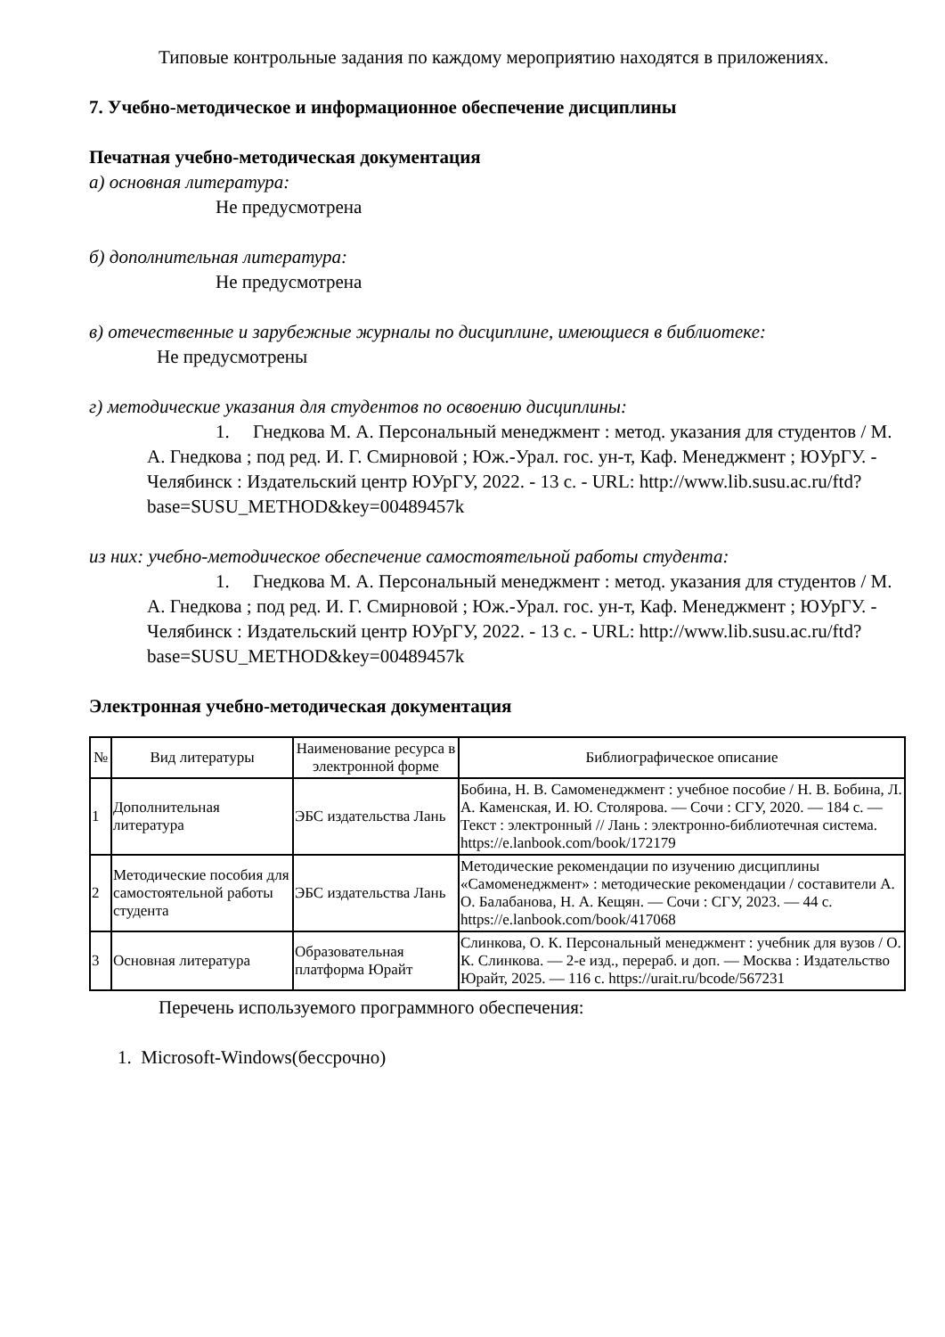Типовые контрольные задания по каждому мероприятию находятся в приложениях.
7. Учебно-методическое и информационное обеспечение дисциплины
Печатная учебно-методическая документация
а) основная литература:
Не предусмотрена
б) дополнительная литература:
Не предусмотрена
в) отечественные и зарубежные журналы по дисциплине, имеющиеся в библиотеке:
Не предусмотрены
г) методические указания для студентов по освоению дисциплины:
1. Гнедкова М. А. Персональный менеджмент : метод. указания для студентов / М. А. Гнедкова ; под ред. И. Г. Смирновой ; Юж.-Урал. гос. ун-т, Каф. Менеджмент ; ЮУрГУ. - Челябинск : Издательский центр ЮУрГУ, 2022. - 13 с. - URL: http://www.lib.susu.ac.ru/ftd?base=SUSU_METHOD&key=00489457k
из них: учебно-методическое обеспечение самостоятельной работы студента:
1. Гнедкова М. А. Персональный менеджмент : метод. указания для студентов / М. А. Гнедкова ; под ред. И. Г. Смирновой ; Юж.-Урал. гос. ун-т, Каф. Менеджмент ; ЮУрГУ. - Челябинск : Издательский центр ЮУрГУ, 2022. - 13 с. - URL: http://www.lib.susu.ac.ru/ftd?base=SUSU_METHOD&key=00489457k
Электронная учебно-методическая документация
| № | Вид литературы | Наименование ресурса в электронной форме | Библиографическое описание |
| --- | --- | --- | --- |
| 1 | Дополнительная литература | ЭБС издательства Лань | Бобина, Н. В. Самоменеджмент : учебное пособие / Н. В. Бобина, Л. А. Каменская, И. Ю. Столярова. — Сочи : СГУ, 2020. — 184 с. — Текст : электронный // Лань : электронно-библиотечная система. https://e.lanbook.com/book/172179 |
| 2 | Методические пособия для самостоятельной работы студента | ЭБС издательства Лань | Методические рекомендации по изучению дисциплины «Самоменеджмент» : методические рекомендации / составители А. О. Балабанова, Н. А. Кещян. — Сочи : СГУ, 2023. — 44 с. https://e.lanbook.com/book/417068 |
| 3 | Основная литература | Образовательная платформа Юрайт | Слинкова, О. К. Персональный менеджмент : учебник для вузов / О. К. Слинкова. — 2-е изд., перераб. и доп. — Москва : Издательство Юрайт, 2025. — 116 с. https://urait.ru/bcode/567231 |
Перечень используемого программного обеспечения:
1. Microsoft-Windows(бессрочно)